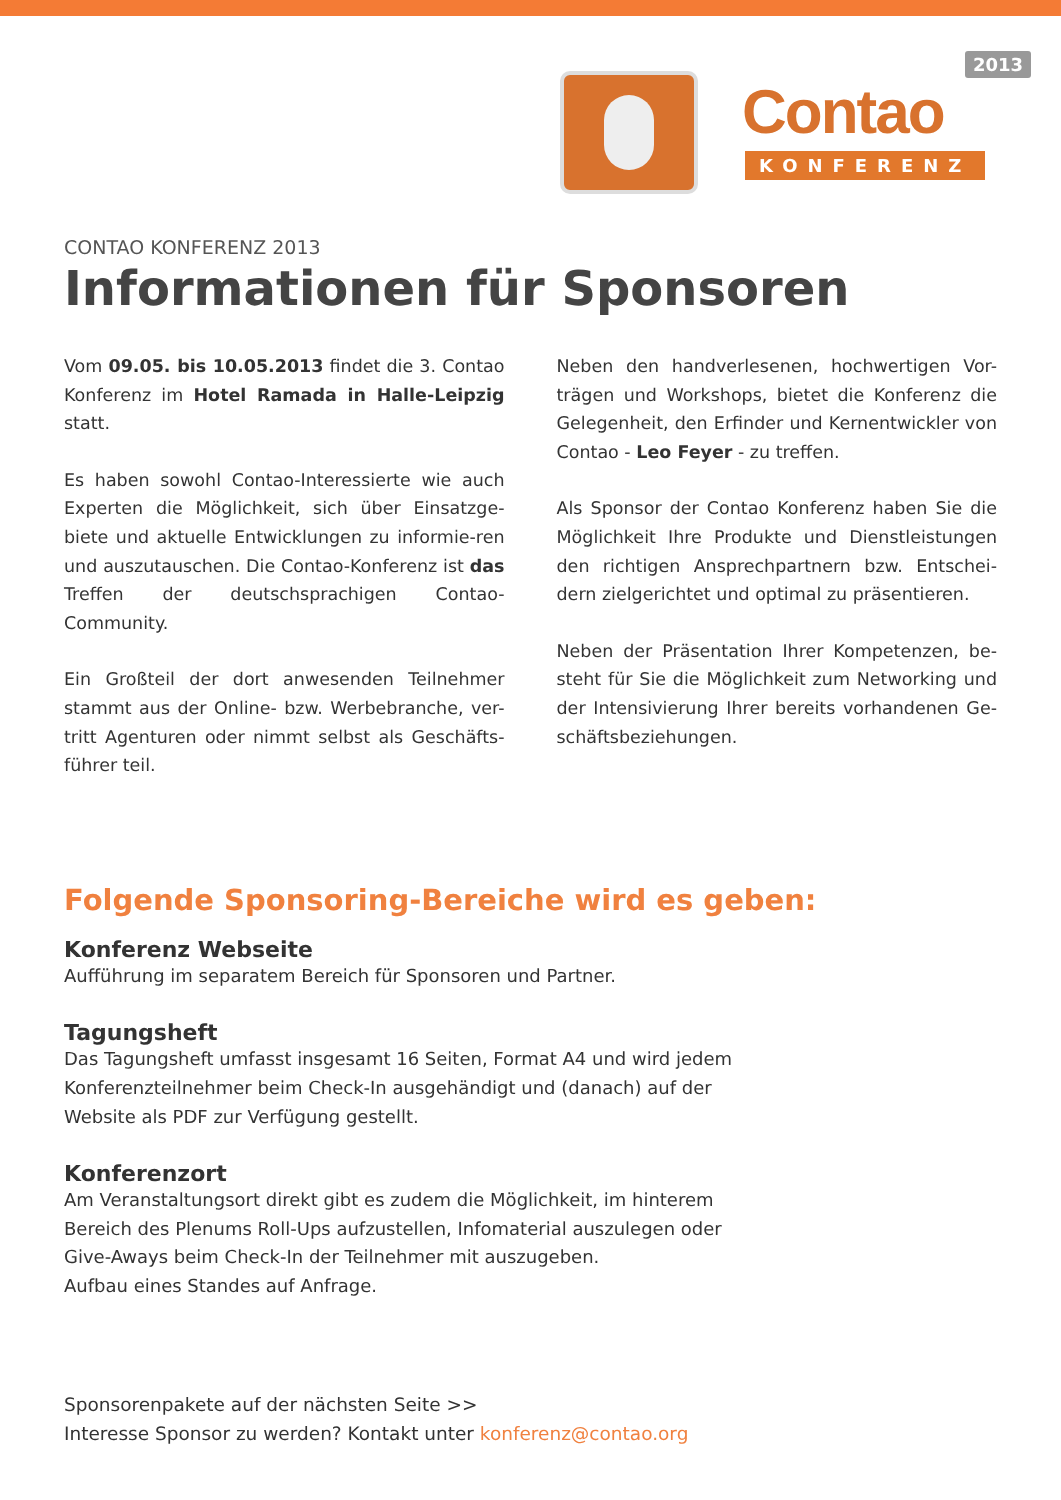Contao
KONFERENZ
2013
CONTAO KONFERENZ 2013
Informationen für Sponsoren
Vom 09.05. bis 10.05.2013 findet die 3. Contao Konferenz im Hotel Ramada in Halle-Leipzig statt.
Es haben sowohl Contao-Interessierte wie auch Experten die Möglichkeit, sich über Einsatzge-biete und aktuelle Entwicklungen zu informie-ren und auszutauschen. Die Contao-Konferenz ist das Treffen der deutschsprachigen Contao-Community.
Ein Großteil der dort anwesenden Teilnehmer stammt aus der Online- bzw. Werbebranche, ver-tritt Agenturen oder nimmt selbst als Geschäfts-führer teil.
Neben den handverlesenen, hochwertigen Vor-trägen und Workshops, bietet die Konferenz die Gelegenheit, den Erfinder und Kernentwickler von Contao - Leo Feyer - zu treffen.
Als Sponsor der Contao Konferenz haben Sie die Möglichkeit Ihre Produkte und Dienstleistungen den richtigen Ansprechpartnern bzw. Entschei-dern zielgerichtet und optimal zu präsentieren.
Neben der Präsentation Ihrer Kompetenzen, be-steht für Sie die Möglichkeit zum Networking und der Intensivierung Ihrer bereits vorhandenen Ge-schäftsbeziehungen.
Folgende Sponsoring-Bereiche wird es geben:
Konferenz Webseite
Aufführung im separatem Bereich für Sponsoren und Partner.
Tagungsheft
Das Tagungsheft umfasst insgesamt 16 Seiten, Format A4 und wird jedem Konferenzteilnehmer beim Check-In ausgehändigt und (danach) auf der Website als PDF zur Verfügung gestellt.
Konferenzort
Am Veranstaltungsort direkt gibt es zudem die Möglichkeit, im hinterem Bereich des Plenums Roll-Ups aufzustellen, Infomaterial auszulegen oder Give-Aways beim Check-In der Teilnehmer mit auszugeben.
Aufbau eines Standes auf Anfrage.
Sponsorenpakete auf der nächsten Seite >>
Interesse Sponsor zu werden? Kontakt unter konferenz@contao.org